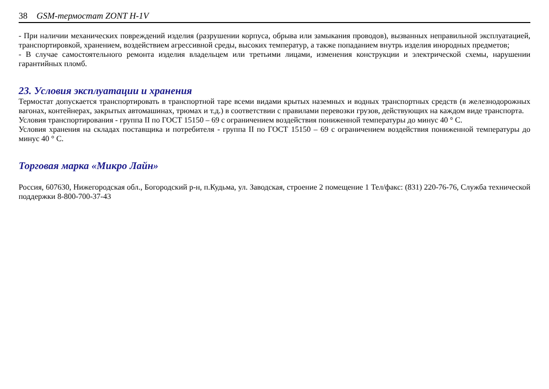38 GSM-термостат ZONT H-1V
- При наличии механических повреждений изделия (разрушении корпуса, обрыва или замыкания проводов), вызванных неправильной эксплуатацией, транспортировкой, хранением, воздействием агрессивной среды, высоких температур, а также попаданием внутрь изделия инородных предметов;
- В случае самостоятельного ремонта изделия владельцем или третьими лицами, изменения конструкции и электрической схемы, нарушении гарантийных пломб.
23. Условия эксплуатации и хранения
Термостат допускается транспортировать в транспортной таре всеми видами крытых наземных и водных транспортных средств (в железнодорожных вагонах, контейнерах, закрытых автомашинах, трюмах и т.д.) в соответствии с правилами перевозки грузов, действующих на каждом виде транспорта.
Условия транспортирования - группа II по ГОСТ 15150 – 69 с ограничением воздействия пониженной температуры до минус 40 ° С.
Условия хранения на складах поставщика и потребителя - группа II по ГОСТ 15150 – 69 с ограничением воздействия пониженной температуры до минус 40 ° С.
Торговая марка «Микро Лайн»
Россия, 607630, Нижегородская обл., Богородский р-н, п.Кудьма, ул. Заводская, строение 2 помещение 1 Тел/факс: (831) 220-76-76, Служба технической поддержки 8-800-700-37-43